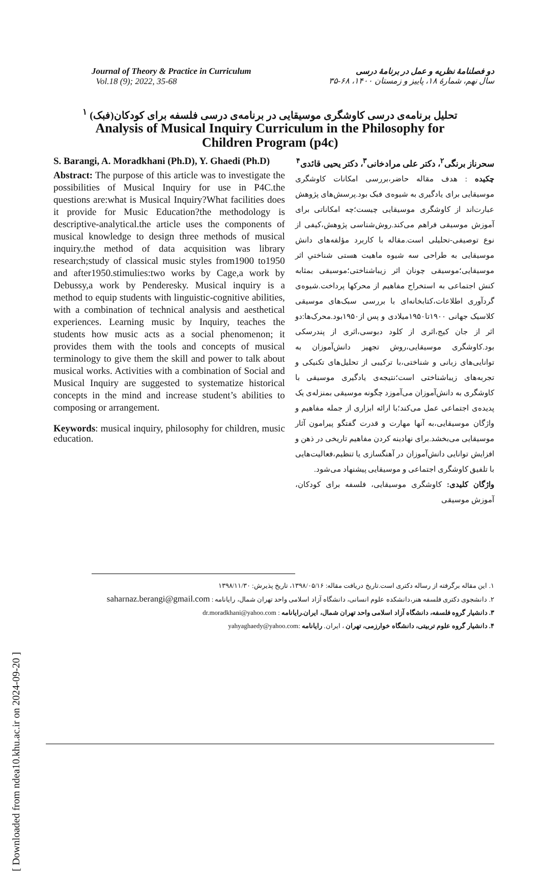[ Downloaded from ndea10.khu.ac.ir on 2024-09-20 ]
Journal of Theory & Practice in Curriculum
Vol.18 (9); 2022, 35-68
دو فصلنامهٔ نظریه و عمل در برنامهٔ درسی
سال نهم، شمارهٔ ۱۸، پاییز و زمستان ۱۴۰۰، ۶۸-۳۵
تحلیل برنامه‌ی درسی کاوشگری موسیقایی در برنامه‌ی درسی فلسفه برای کودکان(فبک) <sup>۱</sup>
Analysis of Musical Inquiry Curriculum in the Philosophy for
Children Program (p4c)
S. Barangi, A. Moradkhani (Ph.D), Y. Ghaedi (Ph.D)
Abstract: The purpose of this article was to investigate the possibilities of Musical Inquiry for use in P4C.the questions are:what is Musical Inquiry?What facilities does it provide for Music Education?the methodology is descriptive-analytical.the article uses the components of musical knowledge to design three methods of musical inquiry.the method of data acquisition was library research;study of classical music styles from1900 to1950 and after1950.stimulies:two works by Cage,a work by Debussy,a work by Penderesky. Musical inquiry is a method to equip students with linguistic-cognitive abilities, with a combination of technical analysis and aesthetical experiences. Learning music by Inquiry, teaches the students how music acts as a social phenomenon; it provides them with the tools and concepts of musical terminology to give them the skill and power to talk about musical works. Activities with a combination of Social and Musical Inquiry are suggested to systematize historical concepts in the mind and increase student’s abilities to composing or arrangement.
Keywords: musical inquiry, philosophy for children, music education.
سحرناز برنگی<sup>۲</sup>، دکتر علی مرادخانی<sup>۳</sup>، دکتر یحیی قائدی<sup>۴</sup>
چکیده : هدف مقاله حاضر،بررسی امکانات کاوشگری موسیقایی برای یادگیری به شیوه‌ی فبک بود.پرسش‌های پژوهش عبارت‌اند از کاوشگری موسیقایی چیست؛چه امکاناتی برای آموزش موسیقی فراهم می‌کند.روش‌شناسی پژوهش،کیفی از نوع توصیفی-تحلیلی است.مقاله با کاربرد مؤلفه‌های دانش موسیقایی به طراحی سه شیوه ماهیت هستی شناختیِ اثر موسیقایی؛موسیقی چونان اثر زیباشناختی؛موسیقی بمثابه کنش اجتماعی به استخراج مفاهیم از محرکها پرداخت.شیوه‌ی گردآوری اطلاعات،کتابخانه‌ای با بررسی سبک‌های موسیقی کلاسیک جهانی ۱۹۰۰تا۱۹۵۰میلادی و پس از۱۹۵۰بود.محرک‌ها:دو اثر از جان کیج،اثری از کلود دبوسی،اثری از پندرسکی بود.کاوشگری موسیقایی،روش تجهیز دانش‌آموزان به توانایی‌های زبانی و شناختی،با ترکیبی از تحلیل‌های تکنیکی و تجربه‌های زیباشناختی است؛نتیجه‌ی یادگیری موسیقی با کاوشگری به دانش‌آموزان می‌آموزد چگونه موسیقی بمنزله‌ی یک پدیده‌ی اجتماعی عمل می‌کند؛با ارائه ابزاری از جمله مفاهیم و واژگان موسیقایی،به آنها مهارت و قدرت گفتگو پیرامون آثار موسیقایی می‌بخشد.برای نهادینه کردن مفاهیم تاریخی در ذهن و افزایش توانایی دانش‌آموزان در آهنگسازی یا تنظیم،فعالیت‌هایی با تلفیق کاوشگری اجتماعی و موسیقایی پیشنهاد می‌شود.
واژگان کلیدی: کاوشگری موسیقایی، فلسفه برای کودکان، آموزش موسیقی
۱. این مقاله برگرفته از رساله دکتری است.تاریخ دریافت مقاله: ۱۳۹۸/۰۵/۱۶، تاریخ پذیرش: ۱۳۹۸/۱۱/۳۰
۲. دانشجوی دکتری فلسفه هنر،دانشکده علوم انسانی، دانشگاه آزاد اسلامی واحد تهران شمال، رایانامه : saharnaz.berangi@gmail.com
۳. دانشیار گروه فلسفه، دانشگاه آزاد اسلامی واحد تهران شمال، ایران.رایانامه : dr.moradkhani@yahoo.com
۴. دانشیار گروه علوم تربیتی، دانشگاه خوارزمی، تهران ، ایران. رایانامه :yahyaghaedy@yahoo.com